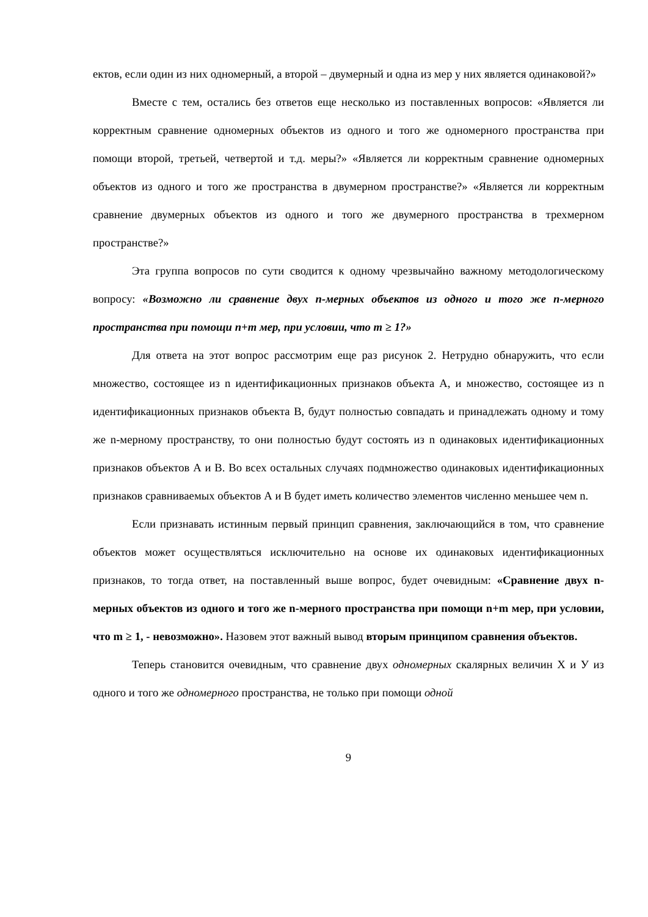ектов, если один из них одномерный, а второй – двумерный и одна из мер у них является одинаковой?»
Вместе с тем, остались без ответов еще несколько из поставленных вопросов: «Является ли корректным сравнение одномерных объектов из одного и того же одномерного пространства при помощи второй, третьей, четвертой и т.д. меры?» «Является ли корректным сравнение одномерных объектов из одного и того же пространства в двумерном пространстве?» «Является ли корректным сравнение двумерных объектов из одного и того же двумерного пространства в трехмерном пространстве?»
Эта группа вопросов по сути сводится к одному чрезвычайно важному методологическому вопросу: «Возможно ли сравнение двух n-мерных объектов из одного и того же n-мерного пространства при помощи n+m мер, при условии, что m ≥ 1?»
Для ответа на этот вопрос рассмотрим еще раз рисунок 2. Нетрудно обнаружить, что если множество, состоящее из n идентификационных признаков объекта А, и множество, состоящее из n идентификационных признаков объекта В, будут полностью совпадать и принадлежать одному и тому же n-мерному пространству, то они полностью будут состоять из n одинаковых идентификационных признаков объектов А и В. Во всех остальных случаях подмножество одинаковых идентификационных признаков сравниваемых объектов А и В будет иметь количество элементов численно меньшее чем n.
Если признавать истинным первый принцип сравнения, заключающийся в том, что сравнение объектов может осуществляться исключительно на основе их одинаковых идентификационных признаков, то тогда ответ, на поставленный выше вопрос, будет очевидным: «Сравнение двух n-мерных объектов из одного и того же n-мерного пространства при помощи n+m мер, при условии, что m ≥ 1, - невозможно». Назовем этот важный вывод вторым принципом сравнения объектов.
Теперь становится очевидным, что сравнение двух одномерных скалярных величин Х и У из одного и того же одномерного пространства, не только при помощи одной
9